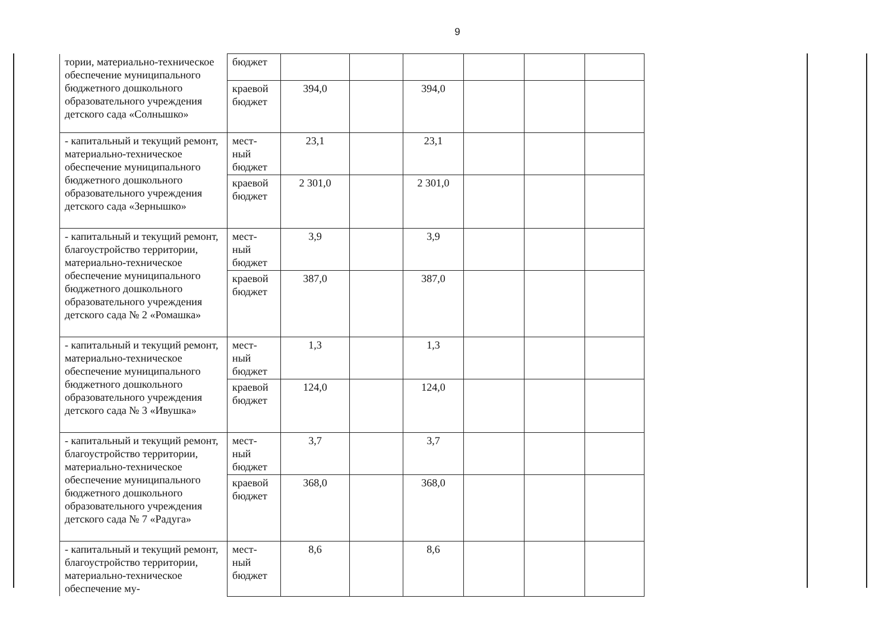9
| тории, материально-техническое обеспечение муниципального бюджетного дошкольного образовательного учреждения детского сада «Солнышко» | бюджет | | | | | | |
| | краевой бюджет | 394,0 | | 394,0 | | | |
| - капитальный и текущий ремонт, материально-техническое обеспечение муниципального бюджетного дошкольного образовательного учреждения детского сада «Зернышко» | мест-ный бюджет | 23,1 | | 23,1 | | | |
| | краевой бюджет | 2 301,0 | | 2 301,0 | | | |
| - капитальный и текущий ремонт, благоустройство территории, материально-техническое обеспечение муниципального бюджетного дошкольного образовательного учреждения детского сада № 2 «Ромашка» | мест-ный бюджет | 3,9 | | 3,9 | | | |
| | краевой бюджет | 387,0 | | 387,0 | | | |
| - капитальный и текущий ремонт, материально-техническое обеспечение муниципального бюджетного дошкольного образовательного учреждения детского сада № 3 «Ивушка» | мест-ный бюджет | 1,3 | | 1,3 | | | |
| | краевой бюджет | 124,0 | | 124,0 | | | |
| - капитальный и текущий ремонт, благоустройство территории, материально-техническое обеспечение муниципального бюджетного дошкольного образовательного учреждения детского сада № 7 «Радуга» | мест-ный бюджет | 3,7 | | 3,7 | | | |
| | краевой бюджет | 368,0 | | 368,0 | | | |
| - капитальный и текущий ремонт, благоустройство территории, материально-техническое обеспечение му- | мест-ный бюджет | 8,6 | | 8,6 | | | |